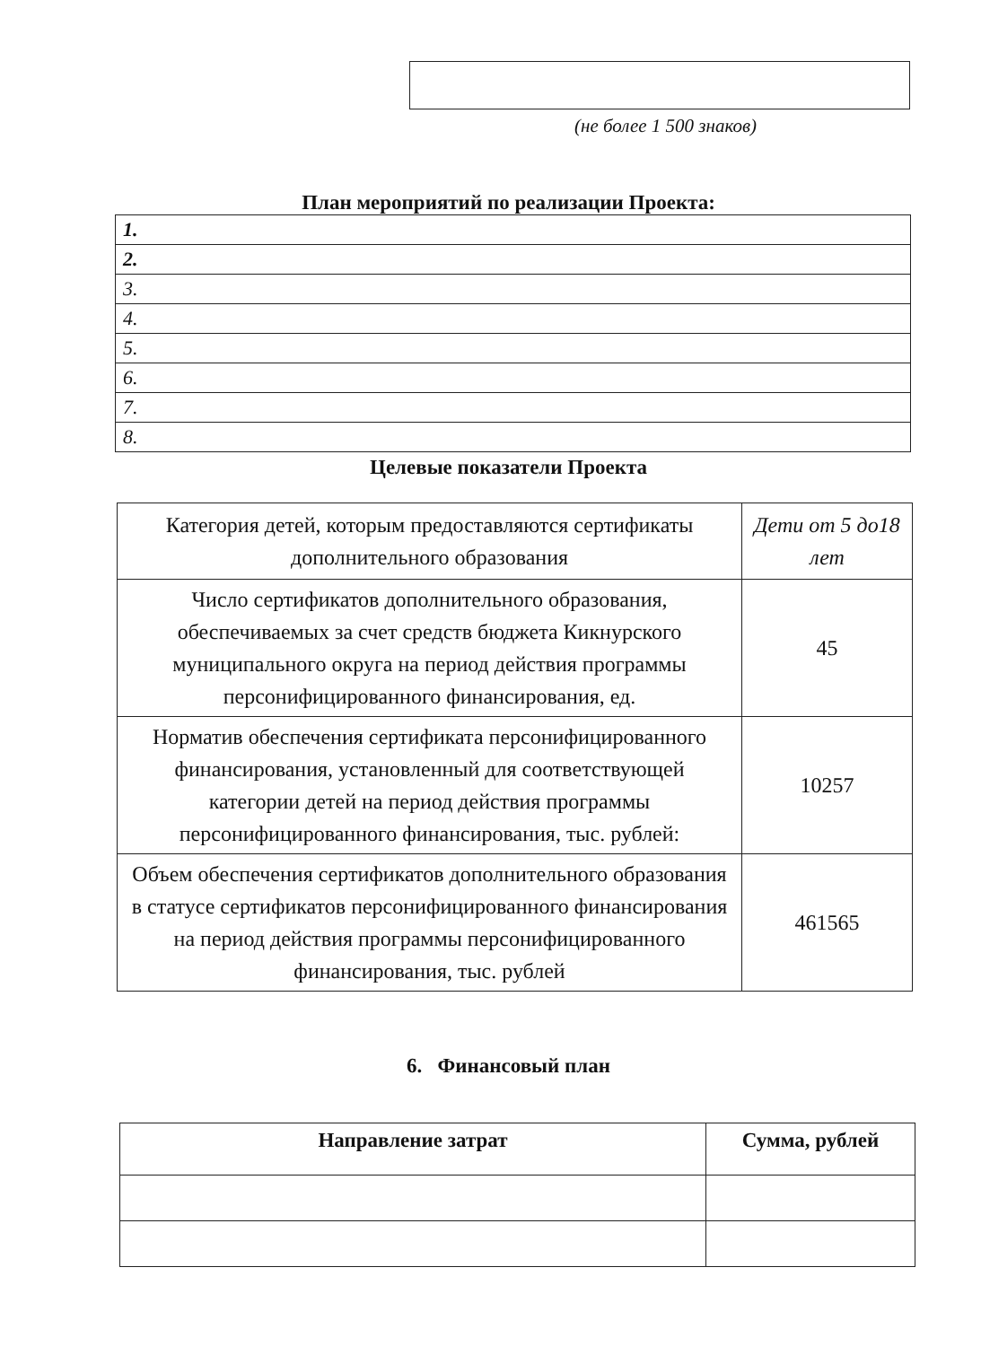(не более 1 500 знаков)
План мероприятий по реализации Проекта:
| 1. |
| 2. |
| 3. |
| 4. |
| 5. |
| 6. |
| 7. |
| 8. |
Целевые показатели Проекта
| Категория детей, которым предоставляются сертификаты дополнительного образования | Дети от 5 до18 лет |
| Число сертификатов дополнительного образования, обеспечиваемых за счет средств бюджета Кикнурского муниципального округа на период действия программы персонифицированного финансирования, ед. | 45 |
| Норматив обеспечения сертификата персонифицированного финансирования, установленный для соответствующей категории детей на период действия программы персонифицированного финансирования, тыс. рублей: | 10257 |
| Объем обеспечения сертификатов дополнительного образования в статусе сертификатов персонифицированного финансирования на период действия программы персонифицированного финансирования, тыс. рублей | 461565 |
6. Финансовый план
| Направление затрат | Сумма, рублей |
| --- | --- |